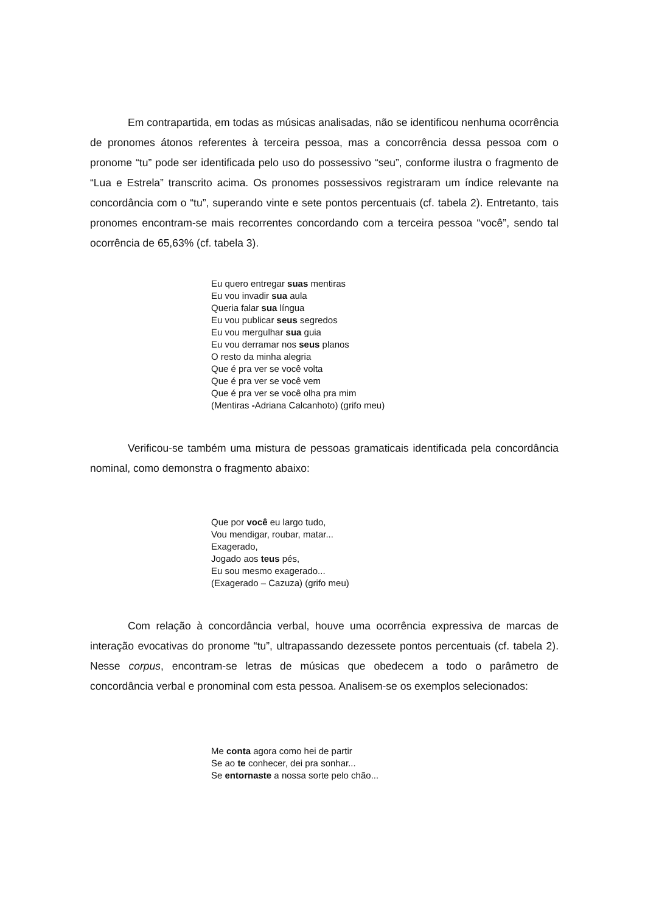Em contrapartida, em todas as músicas analisadas, não se identificou nenhuma ocorrência de pronomes átonos referentes à terceira pessoa, mas a concorrência dessa pessoa com o pronome “tu” pode ser identificada pelo uso do possessivo “seu”, conforme ilustra o fragmento de “Lua e Estrela” transcrito acima. Os pronomes possessivos registraram um índice relevante na concordância com o “tu”, superando vinte e sete pontos percentuais (cf. tabela 2). Entretanto, tais pronomes encontram-se mais recorrentes concordando com a terceira pessoa “você”, sendo tal ocorrência de 65,63% (cf. tabela 3).
Eu quero entregar suas mentiras
Eu vou invadir sua aula
Queria falar sua língua
Eu vou publicar seus segredos
Eu vou mergulhar sua guia
Eu vou derramar nos seus planos
O resto da minha alegria
Que é pra ver se você volta
Que é pra ver se você vem
Que é pra ver se você olha pra mim
(Mentiras -Adriana Calcanhoto) (grifo meu)
Verificou-se também uma mistura de pessoas gramaticais identificada pela concordância nominal, como demonstra o fragmento abaixo:
Que por você eu largo tudo,
Vou mendigar, roubar, matar...
Exagerado,
Jogado aos teus pés,
Eu sou mesmo exagerado...
(Exagerado – Cazuza) (grifo meu)
Com relação à concordância verbal, houve uma ocorrência expressiva de marcas de interação evocativas do pronome “tu”, ultrapassando dezessete pontos percentuais (cf. tabela 2). Nesse corpus, encontram-se letras de músicas que obedecem a todo o parâmetro de concordância verbal e pronominal com esta pessoa. Analisem-se os exemplos selecionados:
Me conta agora como hei de partir
Se ao te conhecer, dei pra sonhar...
Se entornaste a nossa sorte pelo chão...